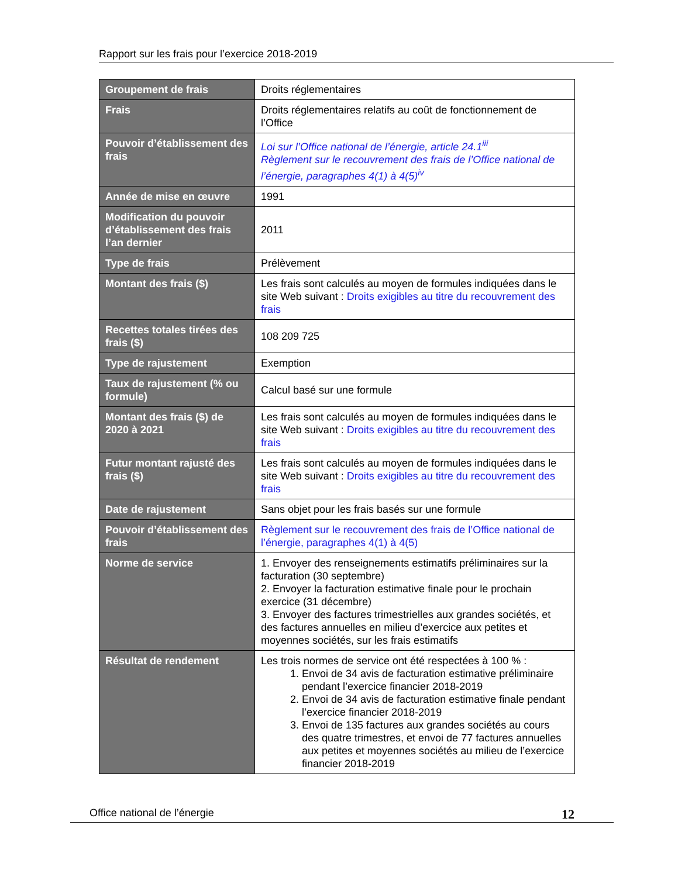Rapport sur les frais pour l’exercice 2018-2019
| Groupement de frais | Droits réglementaires |
| Frais | Droits réglementaires relatifs au coût de fonctionnement de l’Office |
| Pouvoir d’établissement des frais | Loi sur l’Office national de l’énergie, article 24.1<sup>iii</sup> Règlement sur le recouvrement des frais de l’Office national de l’énergie, paragraphes 4(1) à 4(5)<sup>iv</sup> |
| Année de mise en œuvre | 1991 |
| Modification du pouvoir d’établissement des frais l’an dernier | 2011 |
| Type de frais | Prélèvement |
| Montant des frais ($) | Les frais sont calculés au moyen de formules indiquées dans le site Web suivant : Droits exigibles au titre du recouvrement des frais |
| Recettes totales tirées des frais ($) | 108 209 725 |
| Type de rajustement | Exemption |
| Taux de rajustement (% ou formule) | Calcul basé sur une formule |
| Montant des frais ($) de 2020 à 2021 | Les frais sont calculés au moyen de formules indiquées dans le site Web suivant : Droits exigibles au titre du recouvrement des frais |
| Futur montant rajusté des frais ($) | Les frais sont calculés au moyen de formules indiquées dans le site Web suivant : Droits exigibles au titre du recouvrement des frais |
| Date de rajustement | Sans objet pour les frais basés sur une formule |
| Pouvoir d’établissement des frais | Règlement sur le recouvrement des frais de l’Office national de l’énergie, paragraphes 4(1) à 4(5) |
| Norme de service | 1. Envoyer des renseignements estimatifs préliminaires sur la facturation (30 septembre) 2. Envoyer la facturation estimative finale pour le prochain exercice (31 décembre) 3. Envoyer des factures trimestrielles aux grandes sociétés, et des factures annuelles en milieu d’exercice aux petites et moyennes sociétés, sur les frais estimatifs |
| Résultat de rendement | Les trois normes de service ont été respectées à 100 % : 1. Envoi de 34 avis de facturation estimative préliminaire pendant l’exercice financier 2018-2019 2. Envoi de 34 avis de facturation estimative finale pendant l’exercice financier 2018-2019 3. Envoi de 135 factures aux grandes sociétés au cours des quatre trimestres, et envoi de 77 factures annuelles aux petites et moyennes sociétés au milieu de l’exercice financier 2018-2019 |
Office national de l’énergie 12